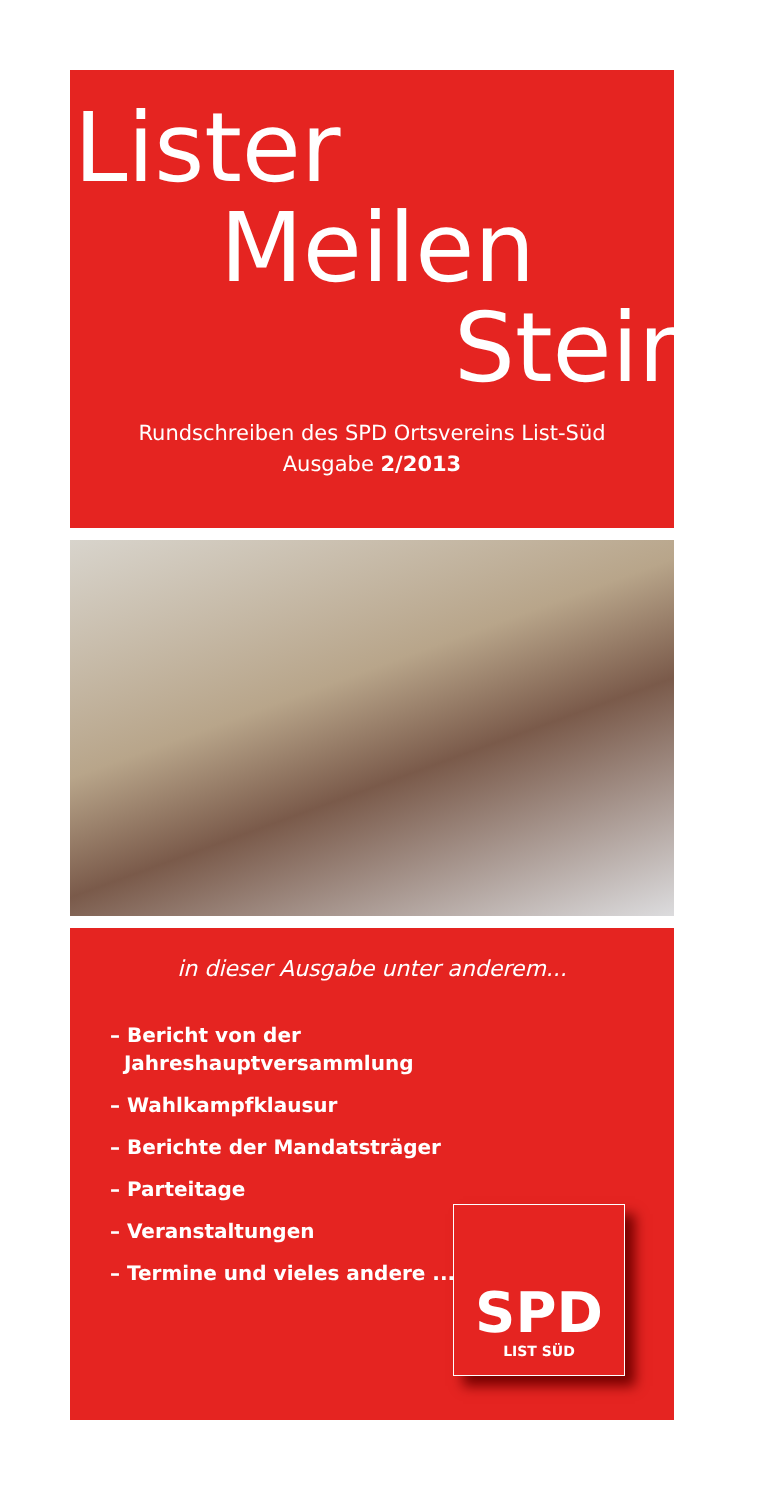Lister
Meilen
Stein
Rundschreiben des SPD Ortsvereins List-Süd
Ausgabe 2/2013
in dieser Ausgabe unter anderem...
– Bericht von der
Jahreshauptversammlung
– Wahlkampfklausur
– Berichte der Mandatsträger
– Parteitage
– Veranstaltungen
– Termine und vieles andere ...
SPD
LIST SÜD